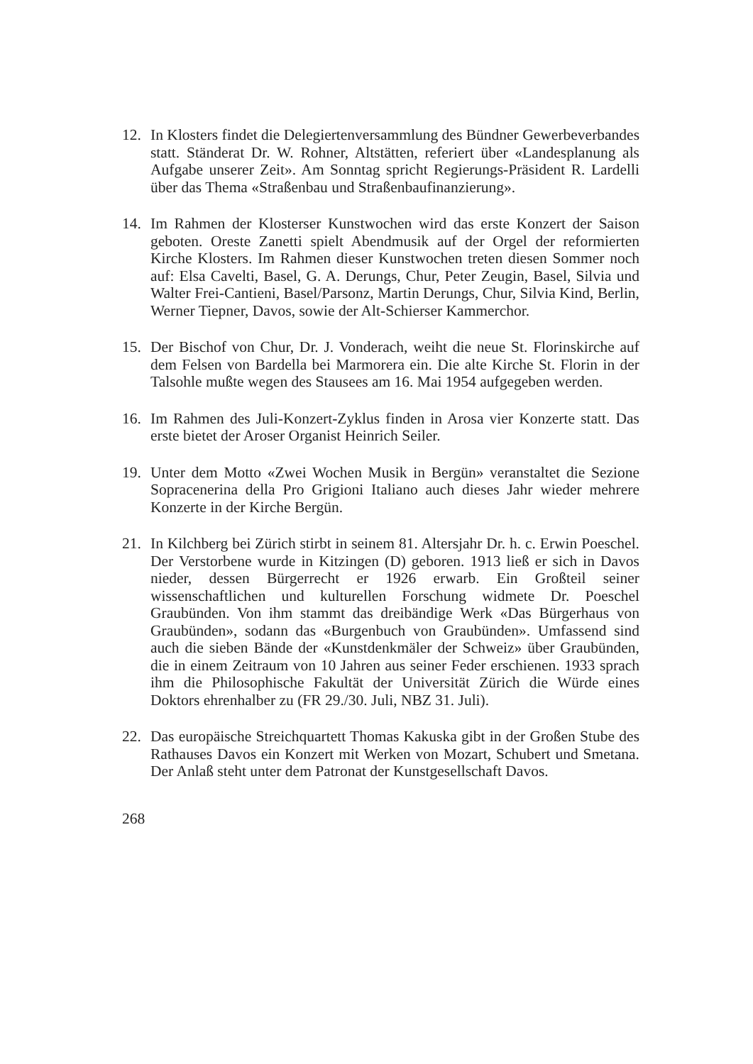12. In Klosters findet die Delegiertenversammlung des Bündner Gewerbeverbandes statt. Ständerat Dr. W. Rohner, Altstätten, referiert über «Landesplanung als Aufgabe unserer Zeit». Am Sonntag spricht Regierungs-Präsident R. Lardelli über das Thema «Straßenbau und Straßenbaufinanzierung».
14. Im Rahmen der Klosterser Kunstwochen wird das erste Konzert der Saison geboten. Oreste Zanetti spielt Abendmusik auf der Orgel der reformierten Kirche Klosters. Im Rahmen dieser Kunstwochen treten diesen Sommer noch auf: Elsa Cavelti, Basel, G. A. Derungs, Chur, Peter Zeugin, Basel, Silvia und Walter Frei-Cantieni, Basel/Parsonz, Martin Derungs, Chur, Silvia Kind, Berlin, Werner Tiepner, Davos, sowie der Alt-Schierser Kammerchor.
15. Der Bischof von Chur, Dr. J. Vonderach, weiht die neue St. Florinskirche auf dem Felsen von Bardella bei Marmorera ein. Die alte Kirche St. Florin in der Talsohle mußte wegen des Stausees am 16. Mai 1954 aufgegeben werden.
16. Im Rahmen des Juli-Konzert-Zyklus finden in Arosa vier Konzerte statt. Das erste bietet der Aroser Organist Heinrich Seiler.
19. Unter dem Motto «Zwei Wochen Musik in Bergün» veranstaltet die Sezione Sopracenerina della Pro Grigioni Italiano auch dieses Jahr wieder mehrere Konzerte in der Kirche Bergün.
21. In Kilchberg bei Zürich stirbt in seinem 81. Altersjahr Dr. h. c. Erwin Poeschel. Der Verstorbene wurde in Kitzingen (D) geboren. 1913 ließ er sich in Davos nieder, dessen Bürgerrecht er 1926 erwarb. Ein Großteil seiner wissenschaftlichen und kulturellen Forschung widmete Dr. Poeschel Graubünden. Von ihm stammt das dreibändige Werk «Das Bürgerhaus von Graubünden», sodann das «Burgenbuch von Graubünden». Umfassend sind auch die sieben Bände der «Kunstdenkmäler der Schweiz» über Graubünden, die in einem Zeitraum von 10 Jahren aus seiner Feder erschienen. 1933 sprach ihm die Philosophische Fakultät der Universität Zürich die Würde eines Doktors ehrenhalber zu (FR 29./30. Juli, NBZ 31. Juli).
22. Das europäische Streichquartett Thomas Kakuska gibt in der Großen Stube des Rathauses Davos ein Konzert mit Werken von Mozart, Schubert und Smetana. Der Anlaß steht unter dem Patronat der Kunstgesellschaft Davos.
268